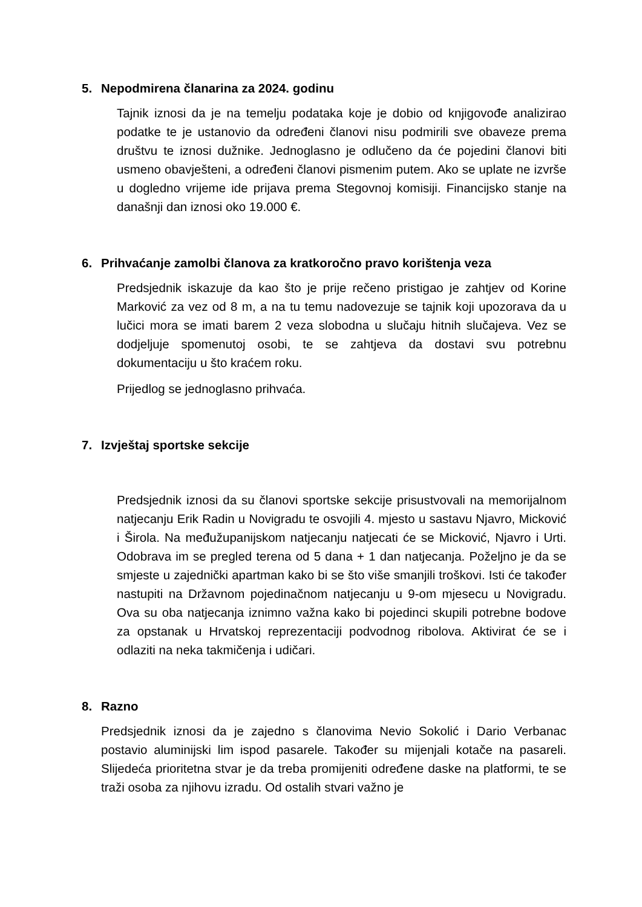5. Nepodmirena članarina za 2024. godinu
Tajnik iznosi da je na temelju podataka koje je dobio od knjigovođe analizirao podatke te je ustanovio da određeni članovi nisu podmirili sve obaveze prema društvu te iznosi dužnike. Jednoglasno je odlučeno da će pojedini članovi biti usmeno obavješteni, a određeni članovi pismenim putem. Ako se uplate ne izvrše u dogledno vrijeme ide prijava prema Stegovnoj komisiji. Financijsko stanje na današnji dan iznosi oko 19.000 €.
6. Prihvaćanje zamolbi članova za kratkoročno pravo korištenja veza
Predsjednik iskazuje da kao što je prije rečeno pristigao je zahtjev od Korine Marković za vez od 8 m, a na tu temu nadovezuje se tajnik koji upozorava da u lučici mora se imati barem 2 veza slobodna u slučaju hitnih slučajeva. Vez se dodjeljuje spomenutoj osobi, te se zahtjeva da dostavi svu potrebnu dokumentaciju u što kraćem roku.
Prijedlog se jednoglasno prihvaća.
7. Izvještaj sportske sekcije
Predsjednik iznosi da su članovi sportske sekcije prisustvovali na memorijalnom natjecanju Erik Radin u Novigradu te osvojili 4. mjesto u sastavu Njavro, Micković i Širola. Na međužupanijskom natjecanju natjecati će se Micković, Njavro i Urti. Odobrava im se pregled terena od 5 dana + 1 dan natjecanja. Poželjno je da se smjeste u zajednički apartman kako bi se što više smanjili troškovi. Isti će također nastupiti na Državnom pojedinačnom natjecanju u 9-om mjesecu u Novigradu. Ova su oba natjecanja iznimno važna kako bi pojedinci skupili potrebne bodove za opstanak u Hrvatskoj reprezentaciji podvodnog ribolova. Aktivirat će se i odlaziti na neka takmičenja i udičari.
8. Razno
Predsjednik iznosi da je zajedno s članovima Nevio Sokolić i Dario Verbanac postavio aluminijski lim ispod pasarele. Također su mijenjali kotače na pasareli. Slijedeća prioritetna stvar je da treba promijeniti određene daske na platformi, te se traži osoba za njihovu izradu. Od ostalih stvari važno je